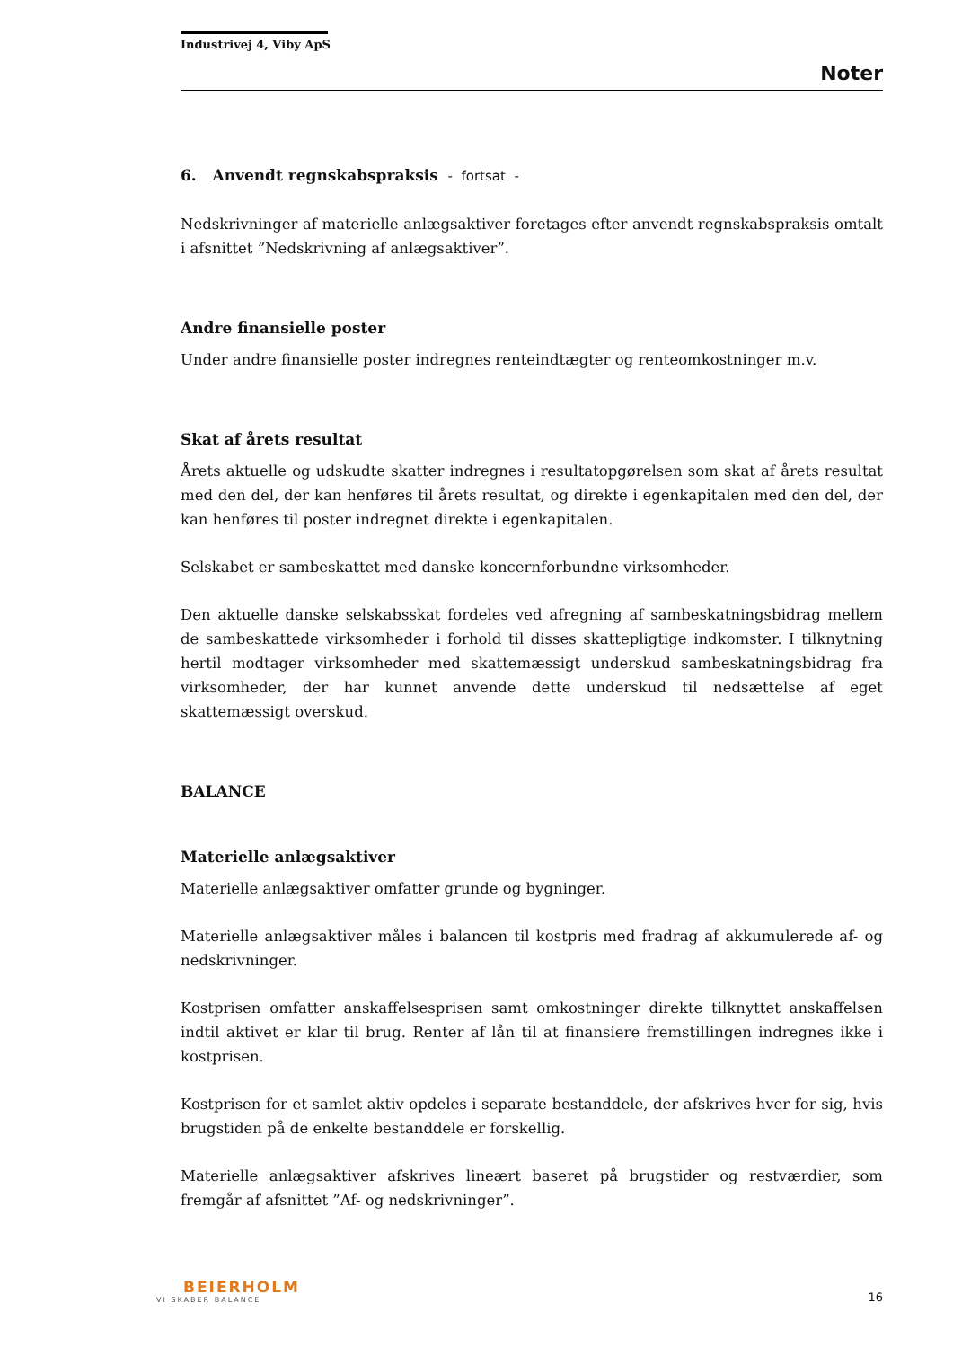Industrivej 4, Viby ApS
Noter
6. Anvendt regnskabspraksis - fortsat -
Nedskrivninger af materielle anlægsaktiver foretages efter anvendt regnskabspraksis omtalt i afsnittet ”Nedskrivning af anlægsaktiver”.
Andre finansielle poster
Under andre finansielle poster indregnes renteindtægter og renteomkostninger m.v.
Skat af årets resultat
Årets aktuelle og udskudte skatter indregnes i resultatopgørelsen som skat af årets resultat med den del, der kan henføres til årets resultat, og direkte i egenkapitalen med den del, der kan henføres til poster indregnet direkte i egenkapitalen.
Selskabet er sambeskattet med danske koncernforbundne virksomheder.
Den aktuelle danske selskabsskat fordeles ved afregning af sambeskatningsbidrag mellem de sambeskattede virksomheder i forhold til disses skattepligtige indkomster. I tilknytning hertil modtager virksomheder med skattemæssigt underskud sambeskatningsbidrag fra virksomheder, der har kunnet anvende dette underskud til nedsættelse af eget skattemæssigt overskud.
BALANCE
Materielle anlægsaktiver
Materielle anlægsaktiver omfatter grunde og bygninger.
Materielle anlægsaktiver måles i balancen til kostpris med fradrag af akkumulerede af- og nedskrivninger.
Kostprisen omfatter anskaffelsesprisen samt omkostninger direkte tilknyttet anskaffelsen indtil aktivet er klar til brug. Renter af lån til at finansiere fremstillingen indregnes ikke i kostprisen.
Kostprisen for et samlet aktiv opdeles i separate bestanddele, der afskrives hver for sig, hvis brugstiden på de enkelte bestanddele er forskellig.
Materielle anlægsaktiver afskrives lineært baseret på brugstider og restværdier, som fremgår af afsnittet ”Af- og nedskrivninger”.
BEIERHOLM
VI SKABER BALANCE
16